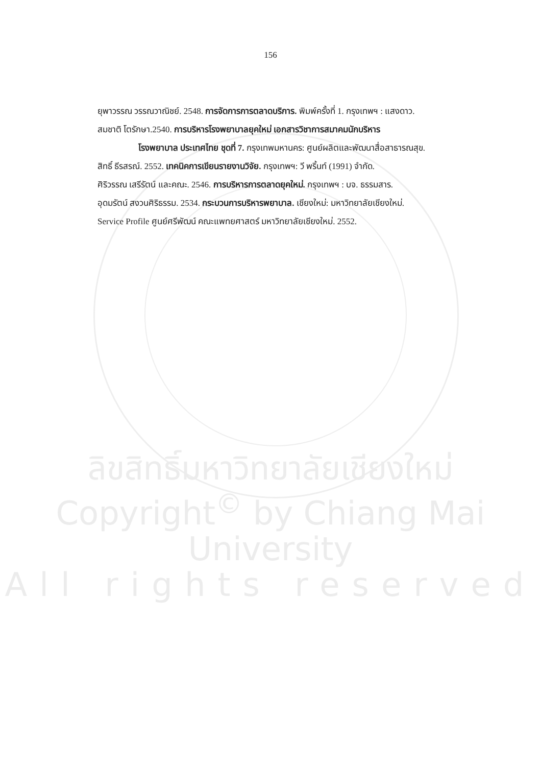156
ยุพาวรรณ วรรณวาณิชย์. 2548. การจัดการการตลาดบริการ. พิมพ์ครั้งที่ 1. กรุงเทพฯ : แสงดาว.
สมชาติ โตรักษา.2540. การบริหารโรงพยาบาลยุคใหม่ เอกสารวิชาการสมาคมนักบริหาร
โรงพยาบาล ประเทศไทย ชุดที่ 7. กรุงเทพมหานคร: ศูนย์ผลิตและพัฒนาสื่อสาธารณสุข.
สิทธิ์ ธีรสรณ์. 2552. เทคนิคการเขียนรายงานวิจัย. กรุงเทพฯ: วี พริ้นท์ (1991) จำกัด.
ศิริวรรณ เสรีรัตน์ และคณะ. 2546. การบริหารการตลาดยุคใหม่. กรุงเทพฯ : บจ. ธรรมสาร.
อุดมรัตน์ สงวนศิริธรรม. 2534. กระบวนการบริหารพยาบาล. เชียงใหม่: มหาวิทยาลัยเชียงใหม่.
Service Profile ศูนย์ศรีพัฒน์ คณะแพทยศาสตร์ มหาวิทยาลัยเชียงใหม่. 2552.
ลิขสิทธิ์มหาวิทยาลัยเชียงใหม่
Copyright<sup>©</sup> by Chiang Mai University
All rights reserved